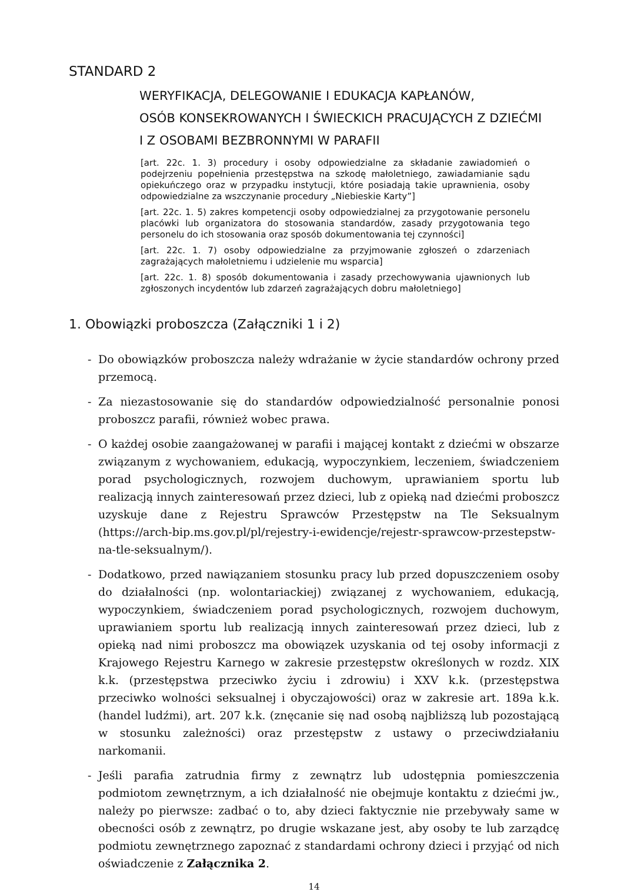STANDARD 2
WERYFIKACJA, DELEGOWANIE I EDUKACJA KAPŁANÓW,
OSÓB KONSEKROWANYCH I ŚWIECKICH PRACUJĄCYCH Z DZIEĆMI
I Z OSOBAMI BEZBRONNYMI W PARAFII
[art. 22c. 1. 3) procedury i osoby odpowiedzialne za składanie zawiadomień o podejrzeniu popełnienia przestępstwa na szkodę małoletniego, zawiadamianie sądu opiekuńczego oraz w przypadku instytucji, które posiadają takie uprawnienia, osoby odpowiedzialne za wszczynanie procedury „Niebieskie Karty”]
[art. 22c. 1. 5) zakres kompetencji osoby odpowiedzialnej za przygotowanie personelu placówki lub organizatora do stosowania standardów, zasady przygotowania tego personelu do ich stosowania oraz sposób dokumentowania tej czynności]
[art. 22c. 1. 7) osoby odpowiedzialne za przyjmowanie zgłoszeń o zdarzeniach zagrażających małoletniemu i udzielenie mu wsparcia]
[art. 22c. 1. 8) sposób dokumentowania i zasady przechowywania ujawnionych lub zgłoszonych incydentów lub zdarzeń zagrażających dobru małoletniego]
1. Obowiązki proboszcza (Załączniki 1 i 2)
- Do obowiązków proboszcza należy wdrażanie w życie standardów ochrony przed przemocą.
- Za niezastosowanie się do standardów odpowiedzialność personalnie ponosi proboszcz parafii, również wobec prawa.
- O każdej osobie zaangażowanej w parafii i mającej kontakt z dziećmi w obszarze związanym z wychowaniem, edukacją, wypoczynkiem, leczeniem, świadczeniem porad psychologicznych, rozwojem duchowym, uprawianiem sportu lub realizacją innych zainteresowań przez dzieci, lub z opieką nad dziećmi proboszcz uzyskuje dane z Rejestru Sprawców Przestępstw na Tle Seksualnym (https://arch-bip.ms.gov.pl/pl/rejestry-i-ewidencje/rejestr-sprawcow-przestepstw-na-tle-seksualnym/).
- Dodatkowo, przed nawiązaniem stosunku pracy lub przed dopuszczeniem osoby do działalności (np. wolontariackiej) związanej z wychowaniem, edukacją, wypoczynkiem, świadczeniem porad psychologicznych, rozwojem duchowym, uprawianiem sportu lub realizacją innych zainteresowań przez dzieci, lub z opieką nad nimi proboszcz ma obowiązek uzyskania od tej osoby informacji z Krajowego Rejestru Karnego w zakresie przestępstw określonych w rozdz. XIX k.k. (przestępstwa przeciwko życiu i zdrowiu) i XXV k.k. (przestępstwa przeciwko wolności seksualnej i obyczajowości) oraz w zakresie art. 189a k.k. (handel ludźmi), art. 207 k.k. (znęcanie się nad osobą najbliższą lub pozostającą w stosunku zależności) oraz przestępstw z ustawy o przeciwdziałaniu narkomanii.
- Jeśli parafia zatrudnia firmy z zewnątrz lub udostępnia pomieszczenia podmiotom zewnętrznym, a ich działalność nie obejmuje kontaktu z dziećmi jw., należy po pierwsze: zadbać o to, aby dzieci faktycznie nie przebywały same w obecności osób z zewnątrz, po drugie wskazane jest, aby osoby te lub zarządcę podmiotu zewnętrznego zapoznać z standardami ochrony dzieci i przyjąć od nich oświadczenie z Załącznika 2.
14